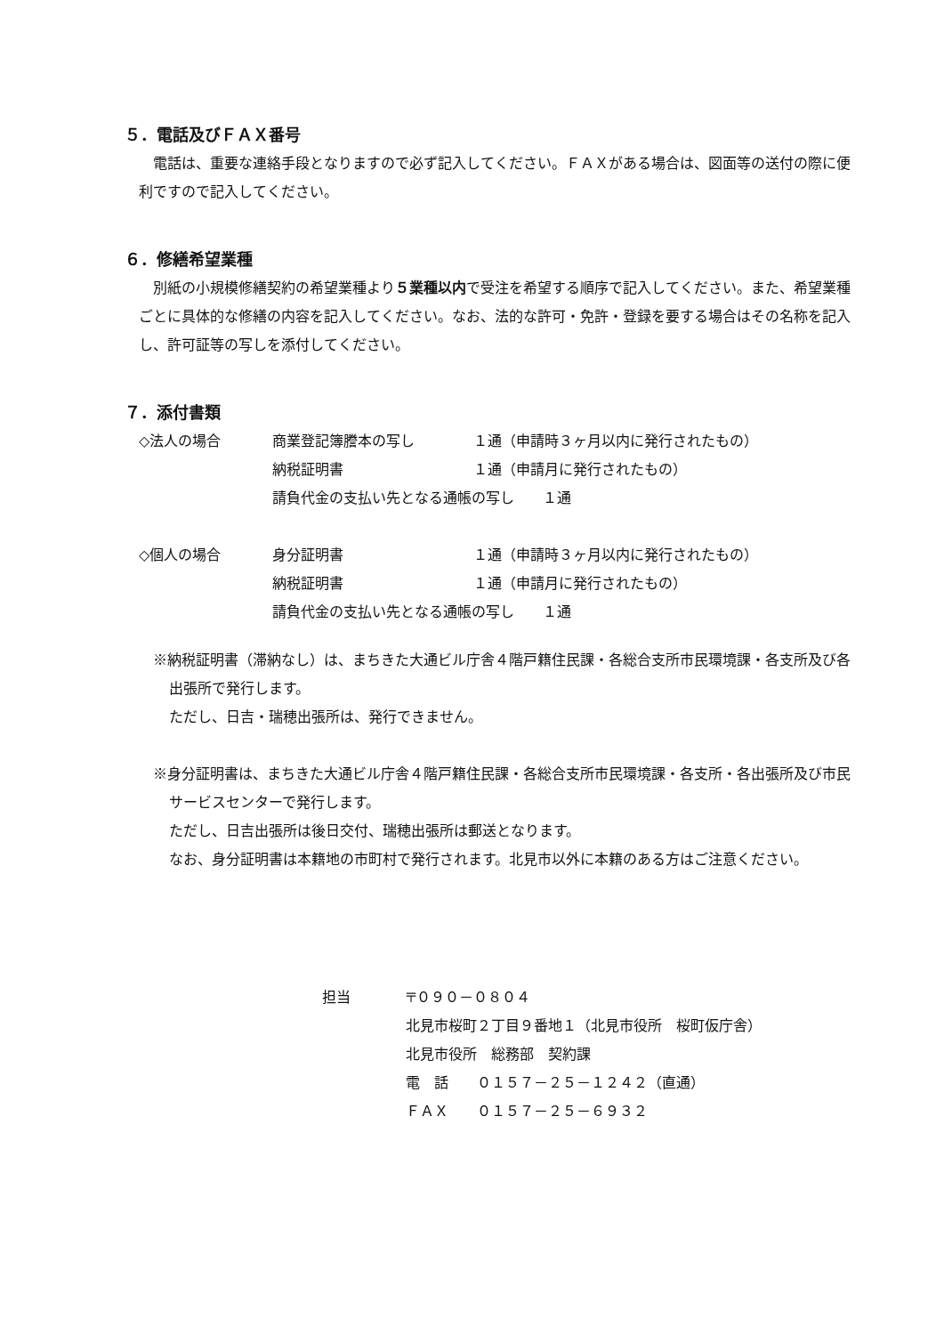５．電話及びＦＡＸ番号
　電話は、重要な連絡手段となりますので必ず記入してください。ＦＡＸがある場合は、図面等の送付の際に便利ですので記入してください。
６．修繕希望業種
　別紙の小規模修繕契約の希望業種より５業種以内で受注を希望する順序で記入してください。また、希望業種ごとに具体的な修繕の内容を記入してください。なお、法的な許可・免許・登録を要する場合はその名称を記入し、許可証等の写しを添付してください。
７．添付書類
| ◇法人の場合 | 商業登記簿謄本の写し | １通（申請時３ヶ月以内に発行されたもの） |
| | 納税証明書 | １通（申請月に発行されたもの） |
| | 請負代金の支払い先となる通帳の写し １通 | |
| ◇個人の場合 | 身分証明書 | １通（申請時３ヶ月以内に発行されたもの） |
| | 納税証明書 | １通（申請月に発行されたもの） |
| | 請負代金の支払い先となる通帳の写し １通 | |
※納税証明書（滞納なし）は、まちきた大通ビル庁舎４階戸籍住民課・各総合支所市民環境課・各支所及び各出張所で発行します。
ただし、日吉・瑞穂出張所は、発行できません。
※身分証明書は、まちきた大通ビル庁舎４階戸籍住民課・各総合支所市民環境課・各支所・各出張所及び市民サービスセンターで発行します。
ただし、日吉出張所は後日交付、瑞穂出張所は郵送となります。
なお、身分証明書は本籍地の市町村で発行されます。北見市以外に本籍のある方はご注意ください。
| 担当 | 〒０９０－０８０４ |
| | 北見市桜町２丁目９番地１（北見市役所 桜町仮庁舎） |
| | 北見市役所 総務部 契約課 |
| | 電 話 ０１５７－２５－１２４２（直通） |
| | ＦＡＸ ０１５７－２５－６９３２ |